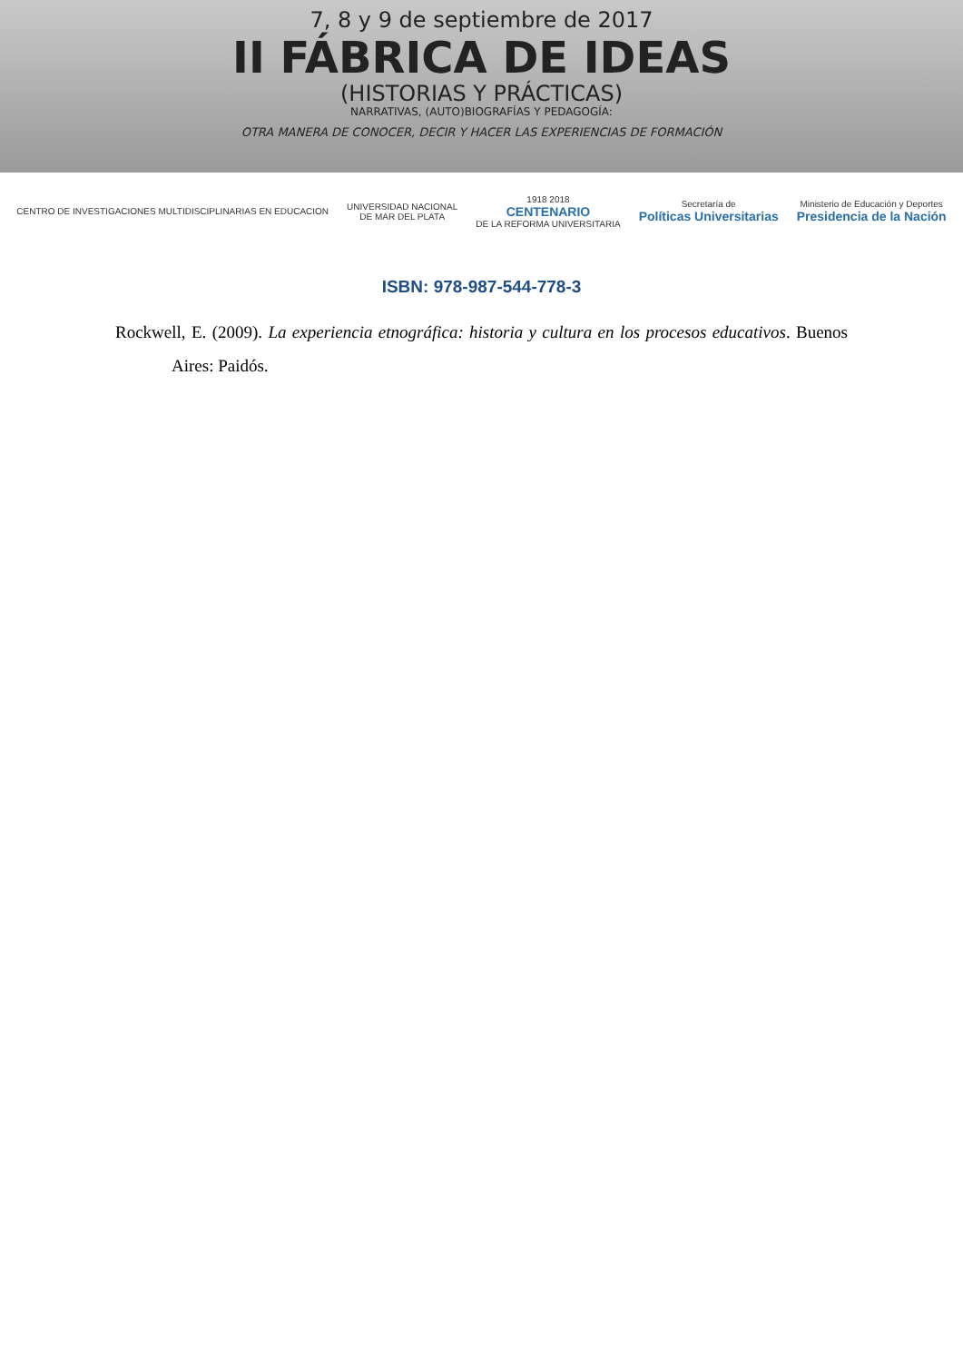7, 8 y 9 de septiembre de 2017
II FÁBRICA DE IDEAS
(HISTORIAS Y PRÁCTICAS)
NARRATIVAS, (AUTO)BIOGRAFÍAS Y PEDAGOGÍA:
OTRA MANERA DE CONOCER, DECIR Y HACER LAS EXPERIENCIAS DE FORMACIÓN
CENTRO DE INVESTIGACIONES MULTIDISCIPLINARIAS EN EDUCACION
UNIVERSIDAD NACIONAL
DE MAR DEL PLATA
1918 2018
CENTENARIO
DE LA REFORMA UNIVERSITARIA
Secretaría de
Políticas Universitarias
Ministerio de Educación y Deportes
Presidencia de la Nación
ISBN: 978-987-544-778-3
Rockwell, E. (2009). La experiencia etnográfica: historia y cultura en los procesos educativos. Buenos Aires: Paidós.